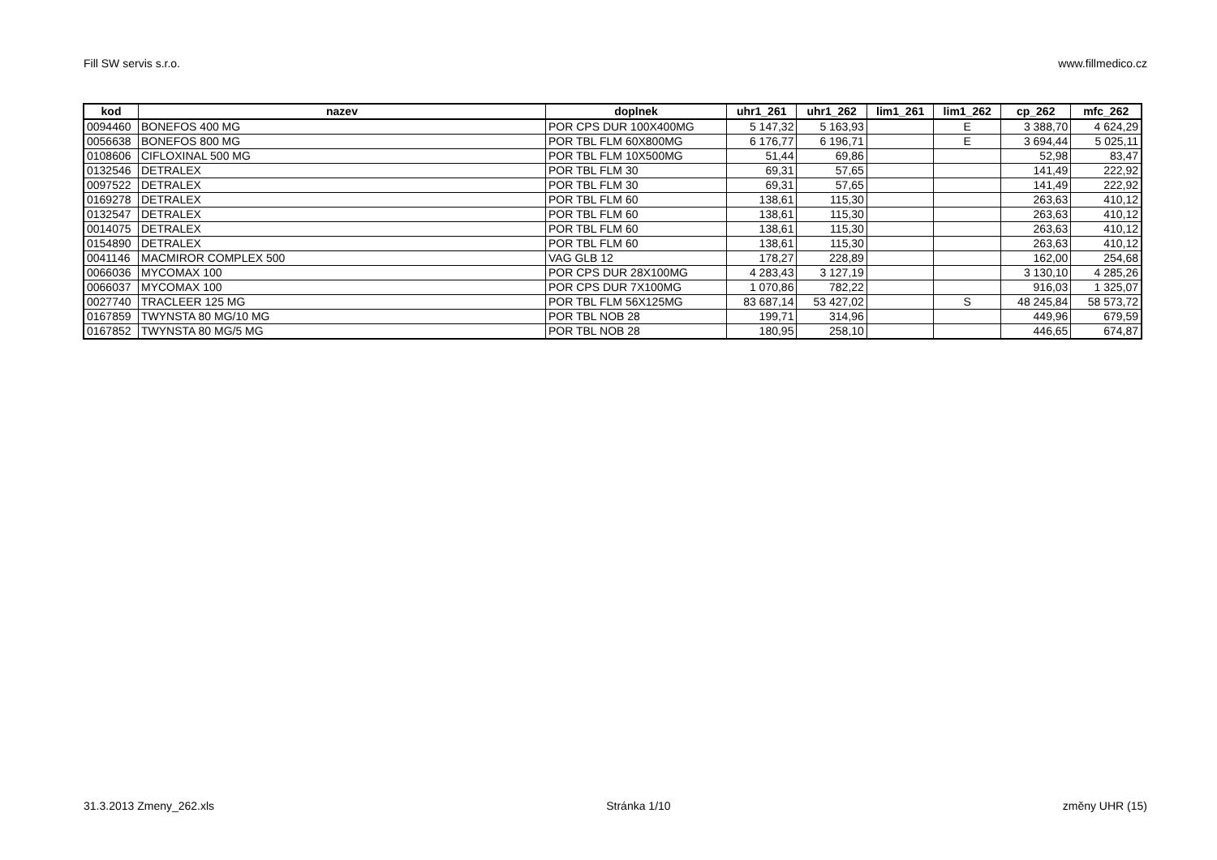Fill SW servis s.r.o. www.fillmedico.cz
| kod | nazev | doplnek | uhr1_261 | uhr1_262 | lim1_261 | lim1_262 | cp_262 | mfc_262 |
| --- | --- | --- | --- | --- | --- | --- | --- | --- |
| 0094460 | BONEFOS 400 MG | POR CPS DUR 100X400MG | 5 147,32 | 5 163,93 | | E | 3 388,70 | 4 624,29 |
| 0056638 | BONEFOS 800 MG | POR TBL FLM 60X800MG | 6 176,77 | 6 196,71 | | E | 3 694,44 | 5 025,11 |
| 0108606 | CIFLOXINAL 500 MG | POR TBL FLM 10X500MG | 51,44 | 69,86 | | | 52,98 | 83,47 |
| 0132546 | DETRALEX | POR TBL FLM 30 | 69,31 | 57,65 | | | 141,49 | 222,92 |
| 0097522 | DETRALEX | POR TBL FLM 30 | 69,31 | 57,65 | | | 141,49 | 222,92 |
| 0169278 | DETRALEX | POR TBL FLM 60 | 138,61 | 115,30 | | | 263,63 | 410,12 |
| 0132547 | DETRALEX | POR TBL FLM 60 | 138,61 | 115,30 | | | 263,63 | 410,12 |
| 0014075 | DETRALEX | POR TBL FLM 60 | 138,61 | 115,30 | | | 263,63 | 410,12 |
| 0154890 | DETRALEX | POR TBL FLM 60 | 138,61 | 115,30 | | | 263,63 | 410,12 |
| 0041146 | MACMIROR COMPLEX 500 | VAG GLB 12 | 178,27 | 228,89 | | | 162,00 | 254,68 |
| 0066036 | MYCOMAX 100 | POR CPS DUR 28X100MG | 4 283,43 | 3 127,19 | | | 3 130,10 | 4 285,26 |
| 0066037 | MYCOMAX 100 | POR CPS DUR 7X100MG | 1 070,86 | 782,22 | | | 916,03 | 1 325,07 |
| 0027740 | TRACLEER 125 MG | POR TBL FLM 56X125MG | 83 687,14 | 53 427,02 | | S | 48 245,84 | 58 573,72 |
| 0167859 | TWYNSTA 80 MG/10 MG | POR TBL NOB 28 | 199,71 | 314,96 | | | 449,96 | 679,59 |
| 0167852 | TWYNSTA 80 MG/5 MG | POR TBL NOB 28 | 180,95 | 258,10 | | | 446,65 | 674,87 |
31.3.2013 Zmeny_262.xls Stránka 1/10 změny UHR (15)